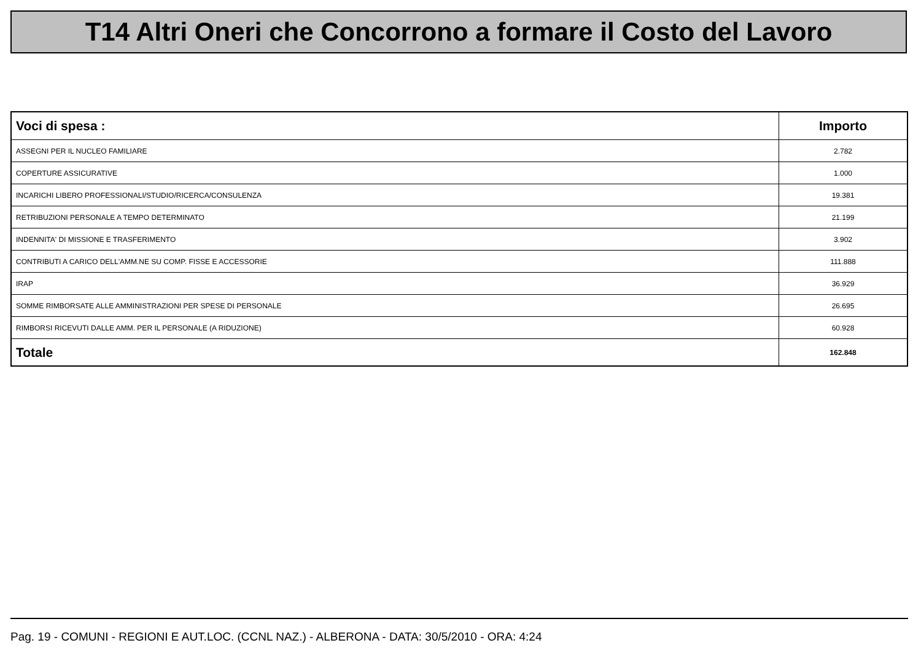T14 Altri Oneri che Concorrono a formare il Costo del Lavoro
| Voci di spesa : | Importo |
| --- | --- |
| ASSEGNI PER IL NUCLEO FAMILIARE | 2.782 |
| COPERTURE ASSICURATIVE | 1.000 |
| INCARICHI LIBERO PROFESSIONALI/STUDIO/RICERCA/CONSULENZA | 19.381 |
| RETRIBUZIONI PERSONALE A TEMPO DETERMINATO | 21.199 |
| INDENNITA' DI MISSIONE E TRASFERIMENTO | 3.902 |
| CONTRIBUTI A CARICO DELL'AMM.NE SU COMP. FISSE E ACCESSORIE | 111.888 |
| IRAP | 36.929 |
| SOMME RIMBORSATE ALLE AMMINISTRAZIONI PER SPESE DI PERSONALE | 26.695 |
| RIMBORSI RICEVUTI DALLE AMM. PER IL PERSONALE (A RIDUZIONE) | 60.928 |
| Totale | 162.848 |
Pag. 19 - COMUNI - REGIONI E AUT.LOC. (CCNL NAZ.) - ALBERONA - DATA: 30/5/2010 - ORA: 4:24